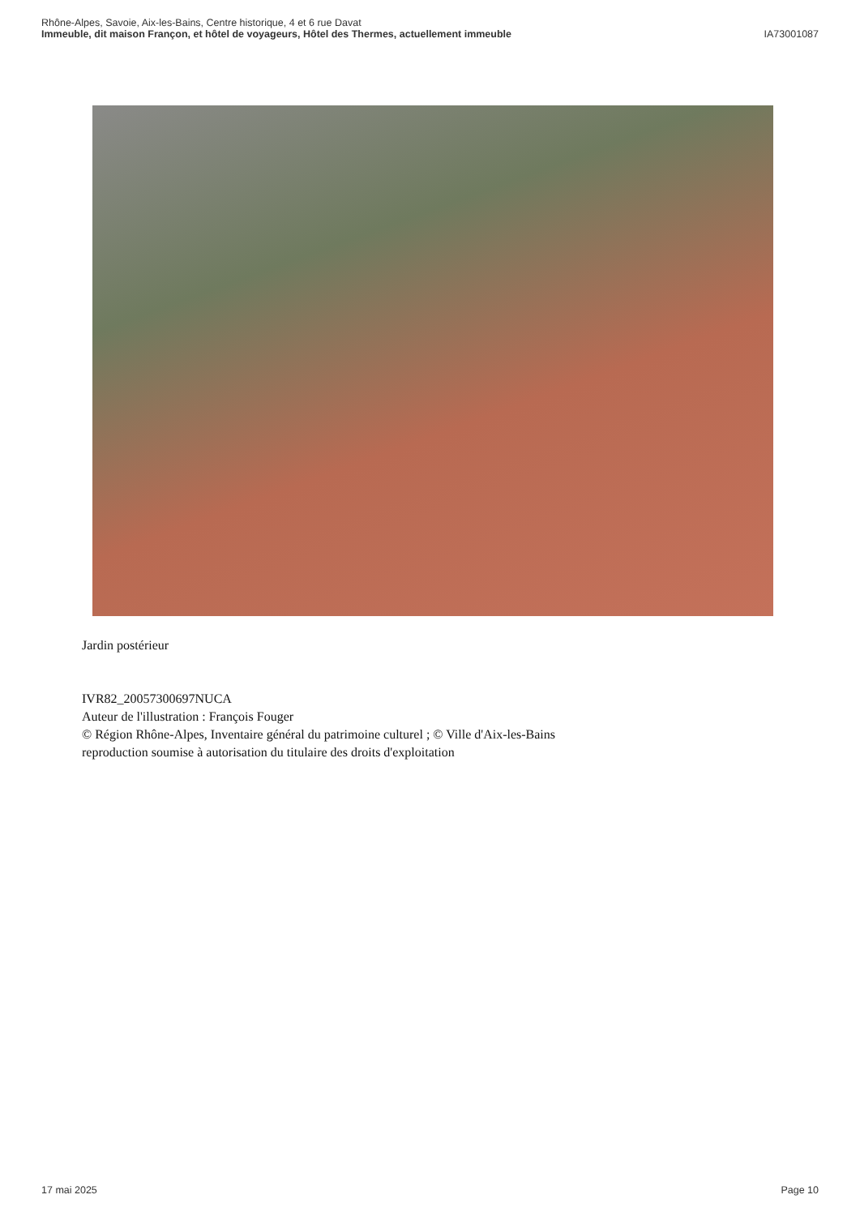Rhône-Alpes, Savoie, Aix-les-Bains, Centre historique, 4 et 6 rue Davat
Immeuble, dit maison Françon, et hôtel de voyageurs, Hôtel des Thermes, actuellement immeuble IA73001087
Jardin postérieur
IVR82_20057300697NUCA
Auteur de l'illustration : François Fouger
© Région Rhône-Alpes, Inventaire général du patrimoine culturel ; © Ville d'Aix-les-Bains
reproduction soumise à autorisation du titulaire des droits d'exploitation
17 mai 2025 Page 10